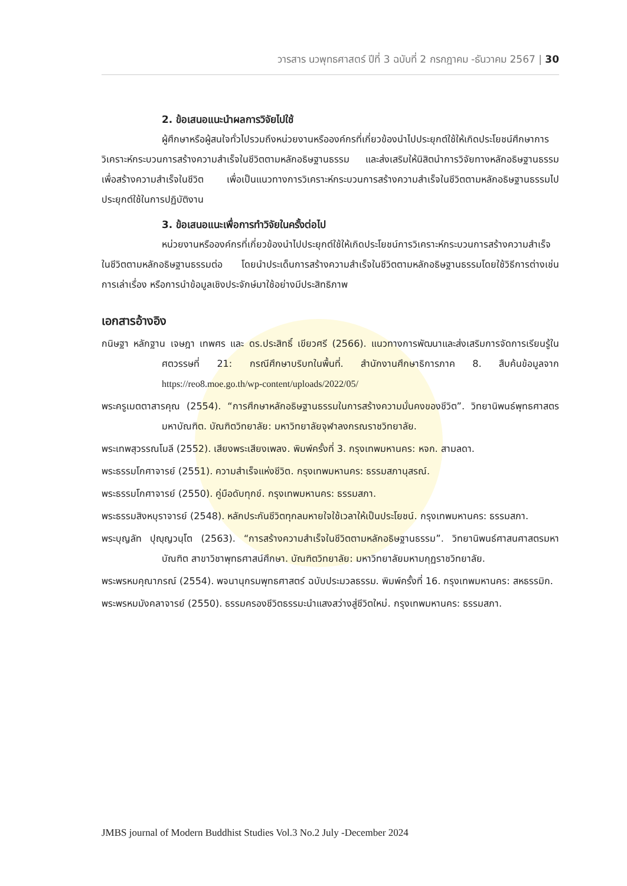วารสาร นวพุทธศาสตร์ ปีที่ 3 ฉบับที่ 2 กรกฎาคม -ธันวาคม 2567 | 30
2. ข้อเสนอแนะนำผลการวิจัยไปใช้
ผู้ศึกษาหรือผู้สนใจทั่วไปรวมถึงหน่วยงานหรือองค์กรที่เกี่ยวข้องนำไปประยุกต์ใช้ให้เกิดประโยชน์ศึกษาการวิเคราะห์กระบวนการสร้างความสำเร็จในชีวิตตามหลักอธิษฐานธรรม และส่งเสริมให้นิสิตนำการวิจัยทางหลักอธิษฐานธรรมเพื่อสร้างความสำเร็จในชีวิต เพื่อเป็นแนวทางการวิเคราะห์กระบวนการสร้างความสำเร็จในชีวิตตามหลักอธิษฐานธรรมไปประยุกต์ใช้ในการปฏิบัติงาน
3. ข้อเสนอแนะเพื่อการทำวิจัยในครั้งต่อไป
หน่วยงานหรือองค์กรที่เกี่ยวข้องนำไปประยุกต์ใช้ให้เกิดประโยชน์การวิเคราะห์กระบวนการสร้างความสำเร็จในชีวิตตามหลักอธิษฐานธรรมต่อ โดยนำประเด็นการสร้างความสำเร็จในชีวิตตามหลักอธิษฐานธรรมโดยใช้วิธีการต่างเช่น การเล่าเรื่อง หรือการนำข้อมูลเชิงประจักษ์มาใช้อย่างมีประสิทธิภาพ
เอกสารอ้างอิง
กนิษฐา หลักฐาน เจษฎา เทพศร และ ดร.ประสิทธิ์ เขียวศรี (2566). แนวทางการพัฒนาและส่งเสริมการจัดการเรียนรู้ในศตวรรษที่ 21: กรณีศึกษาบริบทในพื้นที่. สำนักงานศึกษาธิการภาค 8. สืบค้นข้อมูลจาก https://reo8.moe.go.th/wp-content/uploads/2022/05/
พระครูเมตตาสารคุณ (2554). “การศึกษาหลักอธิษฐานธรรมในการสร้างความมั่นคงของชีวิต”. วิทยานิพนธ์พุทธศาสตรมหาบัณฑิต. บัณฑิตวิทยาลัย: มหาวิทยาลัยจุฬาลงกรณราชวิทยาลัย.
พระเทพสุวรรณโมลี (2552). เสียงพระเสียงเพลง. พิมพ์ครั้งที่ 3. กรุงเทพมหานคร: หจก. สามลดา.
พระธรรมโกศาจารย์ (2551). ความสำเร็จแห่งชีวิต. กรุงเทพมหานคร: ธรรมสภานุสรณ์.
พระธรรมโกศาจารย์ (2550). คู่มือดับทุกข์. กรุงเทพมหานคร: ธรรมสภา.
พระธรรมสิงหบุราจารย์ (2548). หลักประกันชีวิตทุกลมหายใจใช้เวลาให้เป็นประโยชน์. กรุงเทพมหานคร: ธรรมสภา.
พระบุญลัท ปุญฺญวนฺโต (2563). “การสร้างความสำเร็จในชีวิตตามหลักอธิษฐานธรรม”. วิทยานิพนธ์ศาสนศาสตรมหาบัณฑิต สาขาวิชาพุทธศาสน์ศึกษา. บัณฑิตวิทยาลัย: มหาวิทยาลัยมหามกุฏราชวิทยาลัย.
พระพรหมคุณาภรณ์ (2554). พจนานุกรมพุทธศาสตร์ ฉบับประมวลธรรม. พิมพ์ครั้งที่ 16. กรุงเทพมหานคร: สหธรรมิก.
พระพรหมมังคลาจารย์ (2550). ธรรมครองชีวิตธรรมะนำแสงสว่างสู่ชีวิตใหม่. กรุงเทพมหานคร: ธรรมสภา.
JMBS journal of Modern Buddhist Studies Vol.3 No.2 July -December 2024